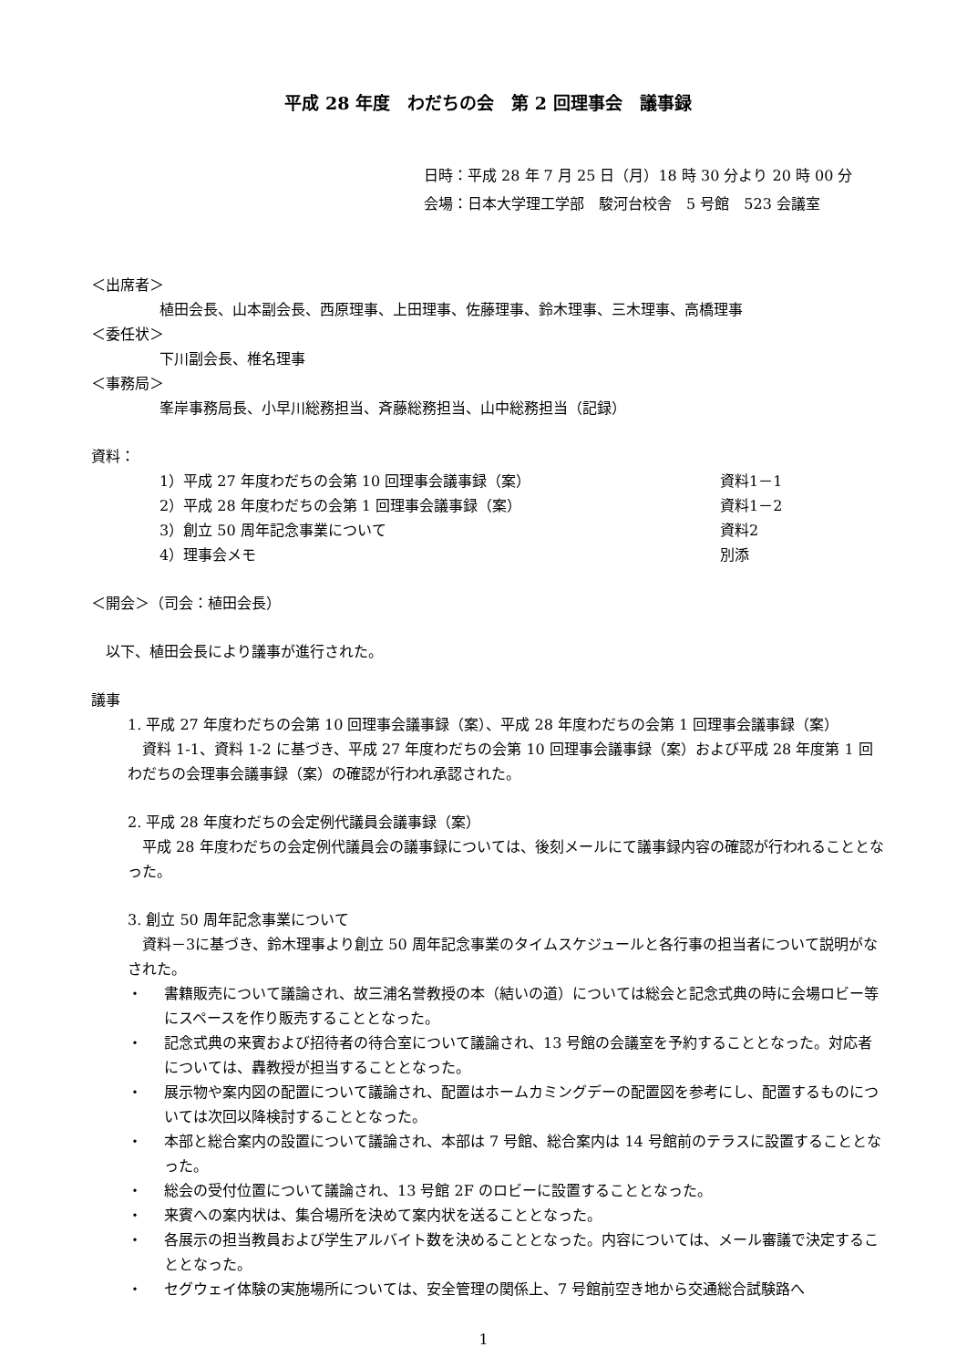平成 28 年度　わだちの会　第 2 回理事会　議事録
日時：平成 28 年 7 月 25 日（月）18 時 30 分より 20 時 00 分
会場：日本大学理工学部　駿河台校舎　5 号館　523 会議室
＜出席者＞
植田会長、山本副会長、西原理事、上田理事、佐藤理事、鈴木理事、三木理事、高橋理事
＜委任状＞
下川副会長、椎名理事
＜事務局＞
峯岸事務局長、小早川総務担当、斉藤総務担当、山中総務担当（記録）
資料：
1）平成 27 年度わだちの会第 10 回理事会議事録（案） 資料1－1
2）平成 28 年度わだちの会第 1 回理事会議事録（案） 資料1－2
3）創立 50 周年記念事業について 資料2
4）理事会メモ 別添
＜開会＞（司会：植田会長）
　以下、植田会長により議事が進行された。
議事
1. 平成 27 年度わだちの会第 10 回理事会議事録（案）、平成 28 年度わだちの会第 1 回理事会議事録（案）
　資料 1-1、資料 1-2 に基づき、平成 27 年度わだちの会第 10 回理事会議事録（案）および平成 28 年度第 1 回わだちの会理事会議事録（案）の確認が行われ承認された。
2. 平成 28 年度わだちの会定例代議員会議事録（案）
　平成 28 年度わだちの会定例代議員会の議事録については、後刻メールにて議事録内容の確認が行われることとなった。
3. 創立 50 周年記念事業について
　資料－3に基づき、鈴木理事より創立 50 周年記念事業のタイムスケジュールと各行事の担当者について説明がなされた。
・ 書籍販売について議論され、故三浦名誉教授の本（結いの道）については総会と記念式典の時に会場ロビー等にスペースを作り販売することとなった。
・ 記念式典の来賓および招待者の待合室について議論され、13 号館の会議室を予約することとなった。対応者については、轟教授が担当することとなった。
・ 展示物や案内図の配置について議論され、配置はホームカミングデーの配置図を参考にし、配置するものについては次回以降検討することとなった。
・ 本部と総合案内の設置について議論され、本部は 7 号館、総合案内は 14 号館前のテラスに設置することとなった。
・ 総会の受付位置について議論され、13 号館 2F のロビーに設置することとなった。
・ 来賓への案内状は、集合場所を決めて案内状を送ることとなった。
・ 各展示の担当教員および学生アルバイト数を決めることとなった。内容については、メール審議で決定することとなった。
・ セグウェイ体験の実施場所については、安全管理の関係上、7 号館前空き地から交通総合試験路へ
1